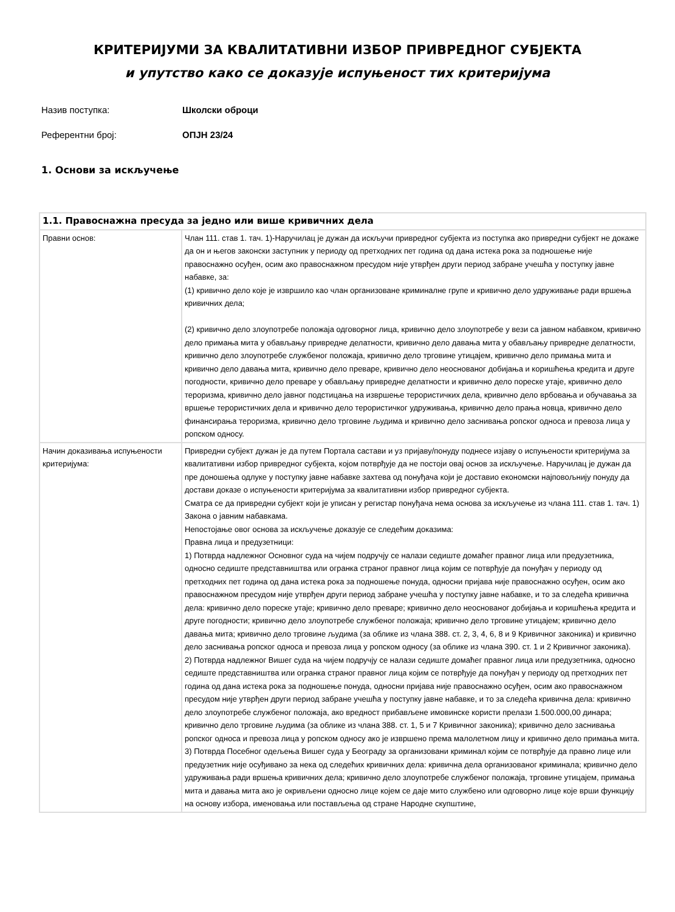КРИТЕРИЈУМИ ЗА КВАЛИТАТИВНИ ИЗБОР ПРИВРЕДНОГ СУБЈЕКТА
и упутство како се доказује испуњеност тих критеријума
Назив поступка: Школски оброци
Референтни број: ОПЈН 23/24
1. Основи за искључење
| 1.1. Правоснажна пресуда за једно или више кривичних дела | |
| --- | --- |
| Правни основ: | Члан 111. став 1. тач. 1)-Наручилац је дужан да искључи привредног субјекта из поступка ако привредни субјект не докаже да он и његов законски заступник у периоду од претходних пет година од дана истека рока за подношење није правоснажно осуђен, осим ако правоснажном пресудом није утврђен други период забране учешћа у поступку јавне набавке, за: (1) кривично дело које је извршило као члан организоване криминалне групе и кривично дело удруживање ради вршења кривичних дела; (2) кривично дело злоупотребе положаја одговорног лица, кривично дело злоупотребе у вези са јавном набавком, кривично дело примања мита у обављању привредне делатности, кривично дело давања мита у обављању привредне делатности, кривично дело злоупотребе службеног положаја, кривично дело трговине утицајем, кривично дело примања мита и кривично дело давања мита, кривично дело преваре, кривично дело неоснованог добијања и коришћења кредита и друге погодности, кривично дело преваре у обављању привредне делатности и кривично дело пореске утаје, кривично дело тероризма, кривично дело јавног подстицања на извршење терористичких дела, кривично дело врбовања и обучавања за вршење терористичких дела и кривично дело терористичког удруживања, кривично дело прања новца, кривично дело финансирања тероризма, кривично дело трговине људима и кривично дело заснивања ропског односа и превоза лица у ропском односу. |
| Начин доказивања испуњености критеријума: | Привредни субјект дужан је да путем Портала састави и уз пријаву/понуду поднесе изјаву о испуњености критеријума за квалитативни избор привредног субјекта, којом потврђује да не постоји овај основ за искључење. Наручилац је дужан да пре доношења одлуке у поступку јавне набавке захтева од понуђача који је доставио економски најповољнију понуду да достави доказе о испуњености критеријума за квалитативни избор привредног субјекта. Сматра се да привредни субјект који је уписан у регистар понуђача нема основа за искључење из члана 111. став 1. тач. 1) Закона о јавним набавкама. Непостојање овог основа за искључење доказује се следећим доказима: Правна лица и предузетници: 1) Потврда надлежног Основног суда на чијем подручју се налази седиште домаћег правног лица или предузетника, односно седиште представништва или огранка страног правног лица којим се потврђује да понуђач у периоду од претходних пет година од дана истека рока за подношење понуда, односни пријава није правоснажно осуђен, осим ако правоснажном пресудом није утврђен други период забране учешћа у поступку јавне набавке, и то за следећа кривична дела: кривично дело пореске утаје; кривично дело преваре; кривично дело неоснованог добијања и коришћења кредита и друге погодности; кривично дело злоупотребе службеног положаја; кривично дело трговине утицајем; кривично дело давања мита; кривично дело трговине људима (за облике из члана 388. ст. 2, 3, 4, 6, 8 и 9 Кривичног законика) и кривично дело заснивања ропског односа и превоза лица у ропском односу (за облике из члана 390. ст. 1 и 2 Кривичног законика). 2) Потврда надлежног Вишег суда на чијем подручју се налази седиште домаћег правног лица или предузетника, односно седиште представништва или огранка страног правног лица којим се потврђује да понуђач у периоду од претходних пет година од дана истека рока за подношење понуда, односни пријава није правоснажно осуђен, осим ако правоснажном пресудом није утврђен други период забране учешћа у поступку јавне набавке, и то за следећа кривична дела: кривично дело злоупотребе службеног положаја, ако вредност прибављене имовинске користи прелази 1.500.000,00 динара; кривично дело трговине људима (за облике из члана 388. ст. 1, 5 и 7 Кривичног законика); кривично дело заснивања ропског односа и превоза лица у ропском односу ако је извршено према малолетном лицу и кривично дело примања мита. 3) Потврда Посебног одељења Вишег суда у Београду за организовани криминал којим се потврђује да правно лице или предузетник није осуђивано за нека од следећих кривичних дела: кривична дела организованог криминала; кривично дело удруживања ради вршења кривичних дела; кривично дело злоупотребе службеног положаја, трговине утицајем, примања мита и давања мита ако је окривљени односно лице којем се даје мито службено или одговорно лице које врши функцију на основу избора, именовања или постављења од стране Народне скупштине, |